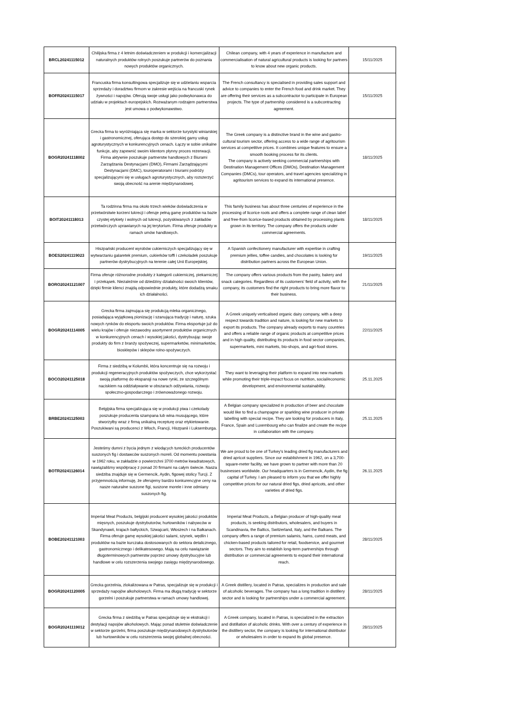| BRCL20241115012 | Chilijska firma z 4 letnim doświadczeniem w produkcji i komercjalizacji naturalnych produktów rolnych poszukuje partnerów do poznania nowych produktów organicznych. | Chilean company, with 4 years of experience in manufacture and commercialisation of natural agricultural products is looking for partners to know about new organic products. | 15/11/2025 |
| BOFR20241115017 | Francuska firma konsultingowa specjalizuje się w udzielaniu wsparcia sprzedaży i doradztwu firmom w zakresie wejścia na francuski rynek żywności i napojów. Oferują swoje usługi jako podwykonawca do udziału w projektach europejskich. Rozważanym rodzajem partnerstwa jest umowa o podwykonawstwo. | The French consultancy is specialised in providing sales support and advice to companies to enter the French food and drink market. They are offering their services as a subcontractor to participate in European projects. The type of partnership considered is a subcontracting agreement. | 15/11/2025 |
| BOGR20241118002 | Grecka firma to wyróżniająca się marka w sektorze turystyki winiarskiej i gastronomicznej, oferująca dostęp do szerokiej gamy usług agroturystycznych w konkurencyjnych cenach. Łączy w sobie unikalne funkcje, aby zapewnić swoim klientom płynny proces rezerwacji. Firma aktywnie poszukuje partnerstw handlowych z Biurami Zarządzania Destynacjami (DMO), Firmami Zarządzającymi Destynacjami (DMC), touroperatorami i biurami podróży specjalizującymi się w usługach agroturystycznych, aby rozszerzyć swoją obecność na arenie międzynarodowej. | The Greek company is a distinctive brand in the wine and gastro-cultural tourism sector, offering access to a wide range of agritourism services at competitive prices. It combines unique features to ensure a smooth booking process for its clients. The company is actively seeking commercial partnerships with Destination Management Offices (DMOs), Destination Management Companies (DMCs), tour operators, and travel agencies specializing in agritourism services to expand its international presence. | 18/11/2025 |
| BOIT20241118013 | Ta rodzinna firma ma około trzech wieków doświadczenia w przetwórstwie korzeni lukrecji i oferuje pełną gamę produktów na bazie czystej etykiety i wolnych od lukrecji, pozyskiwanych z zakładów przetwórczych uprawianych na jej terytorium. Firma oferuje produkty w ramach umów handlowych. | This family business has about three centuries of experience in the processing of licorice roots and offers a complete range of clean label and free-from licorice-based products obtained by processing plants grown in its territory. The company offers the products under commercial agreements. | 18/11/2025 |
| BOES20241119023 | Hiszpański producent wyrobów cukierniczych specjalizujący się w wytwarzaniu galaretek premium, cukierków toffi i czekoladek poszukuje partnerów dystrybucyjnych na terenie całej Unii Europejskiej. | A Spanish confectionery manufacturer with expertise in crafting premium jellies, toffee candies, and chocolates is looking for distribution partners across the European Union. | 19/11/2025 |
| BORO20241121007 | Firma oferuje różnorodne produkty z kategorii cukierniczej, piekarniczej i przekąsek. Niezależnie od dziedziny działalności swoich klientów, dzięki firmie klienci znajdą odpowiednie produkty, które dodadzą smaku ich działalności. | The company offers various products from the pastry, bakery and snack categories. Regardless of its customers’ field of activity, with the company, its customers find the right products to bring more flavor to their business. | 21/11/2025 |
| BOGR20241114005 | Grecka firma zajmująca się produkcją mleka organicznego, posiadająca wyjątkową pionizację i szanująca tradycję i naturę, szuka nowych rynków do eksportu swoich produktów. Firma eksportuje już do wielu krajów i oferuje niezawodny asortyment produktów organicznych w konkurencyjnych cenach i wysokiej jakości, dystrybuując swoje produkty do firm z branży spożywczej, supermarketów, minimarketów, biosklepów i sklepów rolno-spożywczych. | A Greek uniquely verticalised organic dairy company, with a deep respect towards tradition and nature, is looking for new markets to export its products. The company already exports to many countries and offers a reliable range of organic products at competitive prices and in high quality, distributing its products in food sector companies, supermarkets, mini markets, bio-shops, and agri-food stores. | 22/11/2025 |
| BOCO20241125018 | Firma z siedzibą w Kolumbii, która koncentruje się na rozwoju i produkcji regeneracyjnych produktów spożywczych, chce wykorzystać swoją platformę do ekspansji na nowe rynki, ze szczególnym naciskiem na oddziaływanie w obszarach odżywiania, rozwoju społeczno-gospodarczego i zrównoważonego rozwoju. | They want to leveraging their platform to expand into new markets while promoting their triple-impact focus on nutrition, social/economic development, and environmental sustainability. | 25.11.2025 |
| BRBE20241125003 | Belgijska firma specjalizująca się w produkcji piwa i czekolady poszukuje producenta szampana lub wina musującego, które stworzyłby wraz z firmą unikalną recepturę oraz etykietowanie. Poszukiwani są producenci z Włoch, Francji, Hiszpanii i Luksemburga. | A Belgian company specialized in production of beer and chocolate would like to find a champagne or sparkling wine producer in private labelling with special recipe. They are looking for producers in Italy, France, Spain and Luxembourg who can finalize and create the recipe in collaboration with the company. | 25.11.2025 |
| BOTR20241126014 | Jesteśmy dumni z bycia jednym z wiodących tureckich producentów suszonych fig i dostawców suszonych moreli. Od momentu powstania w 1962 roku, w zakładzie o powierzchni 3700 metrów kwadratowych, nawiązaliśmy współpracę z ponad 20 firmami na całym świecie. Nasza siedziba znajduje się w Germencik, Aydin, figowej stolicy Turcji. Z przyjemnością informuję, że oferujemy bardzo konkurencyjne ceny na nasze naturalne suszone figi, suszone morele i inne odmiany suszonych fig. | We are proud to be one of Turkey's leading dried fig manufacturers and dried apricot suppliers. Since our establishment in 1962, on a 3,700-square-meter facility, we have grown to partner with more than 20 businesses worldwide. Our headquarters is in Germencik, Aydin, the fig capital of Turkey. I am pleased to inform you that we offer highly competitive prices for our natural dried figs, dried apricots, and other varieties of dried figs. | 26.11.2025 |
| BOBE20241121003 | Imperial Meat Products, belgijski producent wysokiej jakości produktów mięsnych, poszukuje dystrybutorów, hurtowników i nabywców w Skandynawii, krajach bałtyckich, Szwajcarii, Włoszech i na Bałkanach. Firma oferuje gamę wysokiej jakości salami, szynek, wędlin i produktów na bazie kurczaka dostosowanych do sektora detalicznego, gastronomicznego i delikatesowego. Mają na celu nawiązanie długoterminowych partnerstw poprzez umowy dystrybucyjne lub handlowe w celu rozszerzenia swojego zasięgu międzynarodowego. | Imperial Meat Products, a Belgian producer of high-quality meat products, is seeking distributors, wholesalers, and buyers in Scandinavia, the Baltics, Switzerland, Italy, and the Balkans. The company offers a range of premium salamis, hams, cured meats, and chicken-based products tailored for retail, foodservice, and gourmet sectors. They aim to establish long-term partnerships through distribution or commercial agreements to expand their international reach. | 28/11/2025 |
| BOGR20241120005 | Grecka gorzelnia, zlokalizowana w Patras, specjalizuje się w produkcji i sprzedaży napojów alkoholowych. Firma ma długą tradycję w sektorze gorzelni i poszukuje partnerstwa w ramach umowy handlowej. | A Greek distillery, located in Patras, specializes in production and sale of alcoholic beverages. The company has a long tradition in distillery sector and is looking for partnerships under a commercial agreement. | 28/11/2025 |
| BOGR20241119012 | Grecka firma z siedzibą w Patras specjalizuje się w ekstrakcji i destylacji napojów alkoholowych. Mając ponad stuletnie doświadczenie w sektorze gorzelni, firma poszukuje międzynarodowych dystrybutorów lub hurtowników w celu rozszerzenia swojej globalnej obecności. | A Greek company, located in Patras, is specialized in the extraction and distillation of alcoholic drinks. With over a century of experience in the distillery sector, the company is looking for international distributor or wholesalers in order to expand its global presence. | 28/11/2025 |